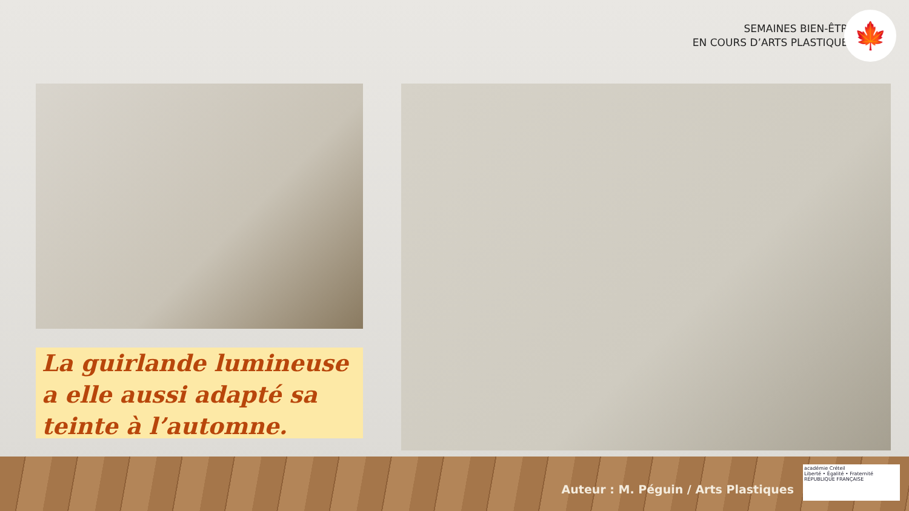SEMAINES BIEN-ÊTRE
EN COURS D’ARTS PLASTIQUES
🍁
La guirlande lumineuse a elle aussi adapté sa teinte à l’automne.
Auteur : M. Péguin / Arts Plastiques
académie Créteil
Liberté • Égalité • Fraternité
RÉPUBLIQUE FRANÇAISE